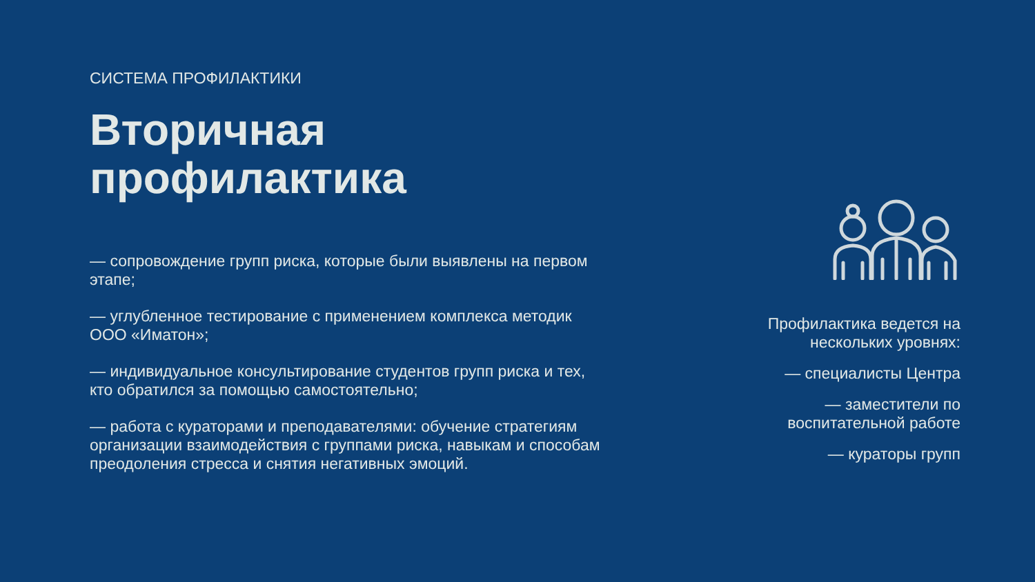СИСТЕМА ПРОФИЛАКТИКИ
Вторичная
профилактика
— сопровождение групп риска, которые были выявлены на первом этапе;
— углубленное тестирование с применением комплекса методик ООО «Иматон»;
— индивидуальное консультирование студентов групп риска и тех, кто обратился за помощью самостоятельно;
— работа с кураторами и преподавателями: обучение стратегиям организации взаимодействия с группами риска, навыкам и способам преодоления стресса и снятия негативных эмоций.
Профилактика ведется на нескольких уровнях:
— специалисты Центра
— заместители по воспитательной работе
— кураторы групп